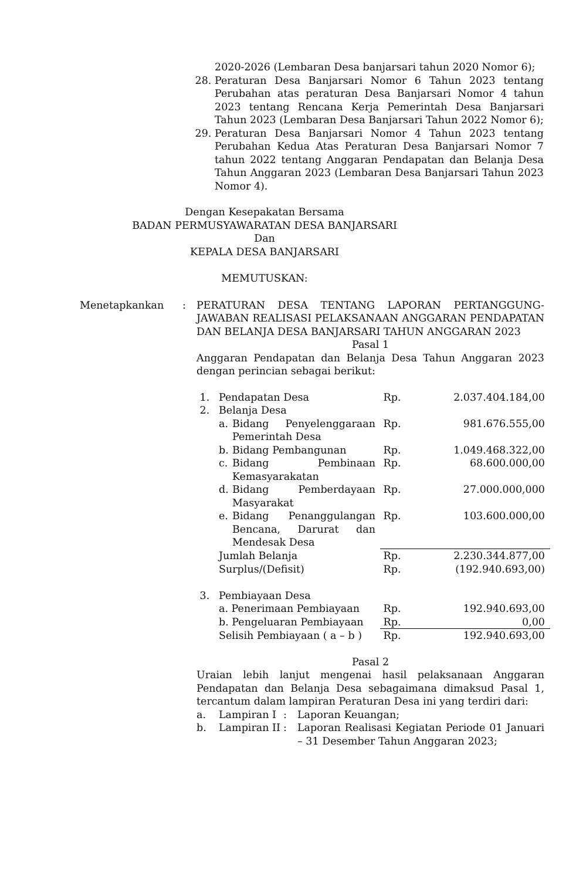2020-2026 (Lembaran Desa banjarsari tahun 2020 Nomor 6);
28. Peraturan Desa Banjarsari Nomor 6 Tahun 2023 tentang Perubahan atas peraturan Desa Banjarsari Nomor 4 tahun 2023 tentang Rencana Kerja Pemerintah Desa Banjarsari Tahun 2023 (Lembaran Desa Banjarsari Tahun 2022 Nomor 6);
29. Peraturan Desa Banjarsari Nomor 4 Tahun 2023 tentang Perubahan Kedua Atas Peraturan Desa Banjarsari Nomor 7 tahun 2022 tentang Anggaran Pendapatan dan Belanja Desa Tahun Anggaran 2023 (Lembaran Desa Banjarsari Tahun 2023 Nomor 4).
Dengan Kesepakatan Bersama
BADAN PERMUSYAWARATAN DESA BANJARSARI
Dan
KEPALA DESA BANJARSARI
MEMUTUSKAN:
Menetapkankan : PERATURAN DESA TENTANG LAPORAN PERTANGGUNG-JAWABAN REALISASI PELAKSANAAN ANGGARAN PENDAPATAN DAN BELANJA DESA BANJARSARI TAHUN ANGGARAN 2023
Pasal 1
Anggaran Pendapatan dan Belanja Desa Tahun Anggaran 2023 dengan perincian sebagai berikut:
| 1. | Pendapatan Desa | | Rp. | 2.037.404.184,00 |
| 2. | Belanja Desa | | | |
| | a. | Bidang Penyelenggaraan Pemerintah Desa | Rp. | 981.676.555,00 |
| | b. | Bidang Pembangunan | Rp. | 1.049.468.322,00 |
| | c. | Bidang Pembinaan Kemasyarakatan | Rp. | 68.600.000,00 |
| | d. | Bidang Pemberdayaan Masyarakat | Rp. | 27.000.000,000 |
| | e. | Bidang Penanggulangan Bencana, Darurat dan Mendesak Desa | Rp. | 103.600.000,00 |
| | Jumlah Belanja | | Rp. | 2.230.344.877,00 |
| | Surplus/(Defisit) | | Rp. | (192.940.693,00) |
| 3. | Pembiayaan Desa | | | |
| | a. Penerimaan Pembiayaan | | Rp. | 192.940.693,00 |
| | b. Pengeluaran Pembiayaan | | Rp. | 0,00 |
| | Selisih Pembiayaan ( a – b ) | | Rp. | 192.940.693,00 |
Pasal 2
Uraian lebih lanjut mengenai hasil pelaksanaan Anggaran Pendapatan dan Belanja Desa sebagaimana dimaksud Pasal 1, tercantum dalam lampiran Peraturan Desa ini yang terdiri dari:
| a. | Lampiran I | : | Laporan Keuangan; |
| b. | Lampiran II | : | Laporan Realisasi Kegiatan Periode 01 Januari – 31 Desember Tahun Anggaran 2023; |